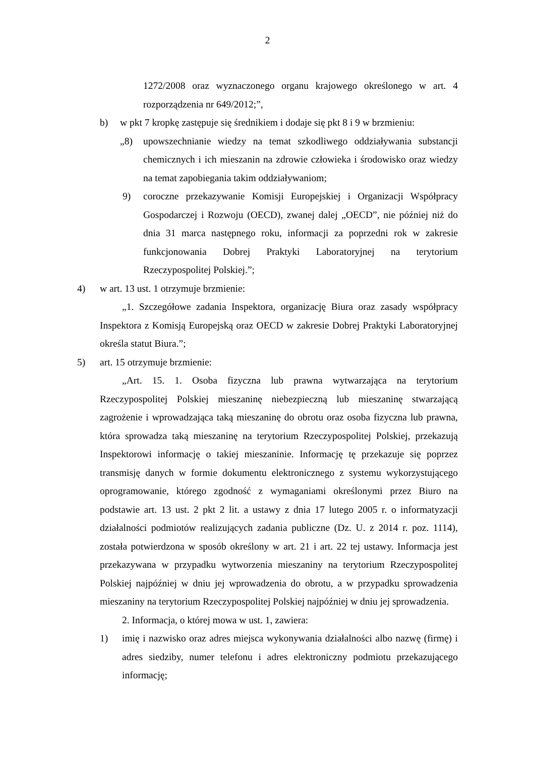2
1272/2008 oraz wyznaczonego organu krajowego określonego w art. 4 rozporządzenia nr 649/2012;”,
b) w pkt 7 kropkę zastępuje się średnikiem i dodaje się pkt 8 i 9 w brzmieniu:
„8) upowszechnianie wiedzy na temat szkodliwego oddziaływania substancji chemicznych i ich mieszanin na zdrowie człowieka i środowisko oraz wiedzy na temat zapobiegania takim oddziaływaniom;
9) coroczne przekazywanie Komisji Europejskiej i Organizacji Współpracy Gospodarczej i Rozwoju (OECD), zwanej dalej „OECD”, nie później niż do dnia 31 marca następnego roku, informacji za poprzedni rok w zakresie funkcjonowania Dobrej Praktyki Laboratoryjnej na terytorium Rzeczypospolitej Polskiej.”;
4) w art. 13 ust. 1 otrzymuje brzmienie:
„1. Szczegółowe zadania Inspektora, organizację Biura oraz zasady współpracy Inspektora z Komisją Europejską oraz OECD w zakresie Dobrej Praktyki Laboratoryjnej określa statut Biura.”;
5) art. 15 otrzymuje brzmienie:
„Art. 15. 1. Osoba fizyczna lub prawna wytwarzająca na terytorium Rzeczypospolitej Polskiej mieszaninę niebezpieczną lub mieszaninę stwarzającą zagrożenie i wprowadzająca taką mieszaninę do obrotu oraz osoba fizyczna lub prawna, która sprowadza taką mieszaninę na terytorium Rzeczypospolitej Polskiej, przekazują Inspektorowi informację o takiej mieszaninie. Informację tę przekazuje się poprzez transmisję danych w formie dokumentu elektronicznego z systemu wykorzystującego oprogramowanie, którego zgodność z wymaganiami określonymi przez Biuro na podstawie art. 13 ust. 2 pkt 2 lit. a ustawy z dnia 17 lutego 2005 r. o informatyzacji działalności podmiotów realizujących zadania publiczne (Dz. U. z 2014 r. poz. 1114), została potwierdzona w sposób określony w art. 21 i art. 22 tej ustawy. Informacja jest przekazywana w przypadku wytworzenia mieszaniny na terytorium Rzeczypospolitej Polskiej najpóźniej w dniu jej wprowadzenia do obrotu, a w przypadku sprowadzenia mieszaniny na terytorium Rzeczypospolitej Polskiej najpóźniej w dniu jej sprowadzenia.
2. Informacja, o której mowa w ust. 1, zawiera:
1) imię i nazwisko oraz adres miejsca wykonywania działalności albo nazwę (firmę) i adres siedziby, numer telefonu i adres elektroniczny podmiotu przekazującego informację;